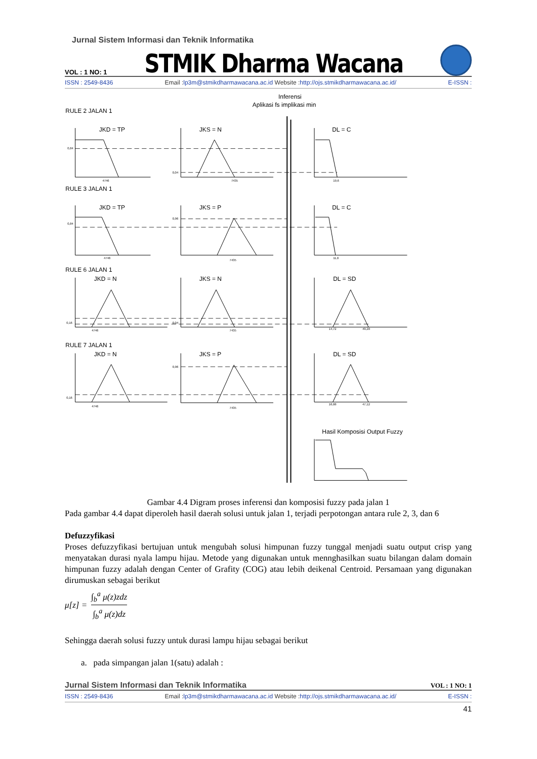Jurnal Sistem Informasi dan Teknik Informatika
VOL : 1 NO: 1 STMIK Dharma Wacana
ISSN : 2549-8436 Email :lp3m@stmikdharmawacana.ac.id Website :http://ojs.stmikdharmawacana.ac.id/ E-ISSN :
Inferensi
Aplikasi fs implikasi min
RULE 2 JALAN 1
JKD = TP
JKS = N
DL = C
RULE 3 JALAN 1
JKD = TP
JKS = P
DL = C
RULE 6 JALAN 1
JKD = N
JKS = N
DL = SD
RULE 7 JALAN 1
JKD = N
JKS = P
DL = SD
Hasil Komposisi Output Fuzzy
0,84
4746
0,04
7435
19,6
0,84
4746
0,96
7435
11,6
0,16
4746
0,04
7435
14,72
49,28
0,16
4746
0,96
7435
16,88
47,12
Gambar 4.4 Digram proses inferensi dan komposisi fuzzy pada jalan 1
Pada gambar 4.4 dapat diperoleh hasil daerah solusi untuk jalan 1, terjadi perpotongan antara rule 2, 3, dan 6
Defuzzyfikasi
Proses defuzzyfikasi bertujuan untuk mengubah solusi himpunan fuzzy tunggal menjadi suatu output crisp yang menyatakan durasi nyala lampu hijau. Metode yang digunakan untuk mennghasilkan suatu bilangan dalam domain himpunan fuzzy adalah dengan Center of Grafity (COG) atau lebih deikenal Centroid. Persamaan yang digunakan dirumuskan sebagai berikut
μ[z] = ∫<sub>b</sub><sup>a</sup> μ(z)zdz ∫<sub>b</sub><sup>a</sup> μ(z)dz
Sehingga daerah solusi fuzzy untuk durasi lampu hijau sebagai berikut
a. pada simpangan jalan 1(satu) adalah :
Jurnal Sistem Informasi dan Teknik Informatika VOL : 1 NO: 1
ISSN : 2549-8436 Email :lp3m@stmikdharmawacana.ac.id Website :http://ojs.stmikdharmawacana.ac.id/ E-ISSN :
41